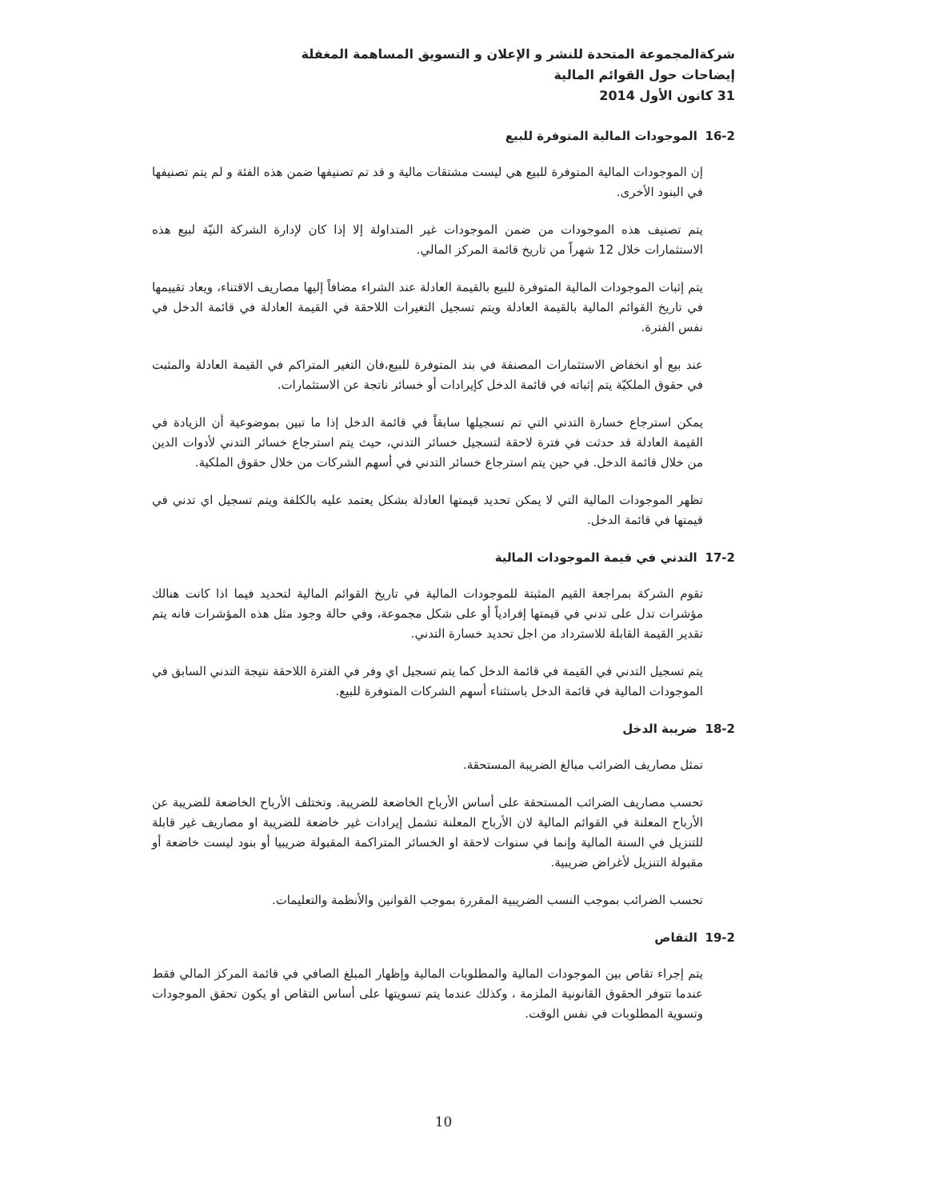شركةالمجموعة المتحدة للنشر و الإعلان و التسويق المساهمة المغفلة
إيضاحات حول القوائم المالية
31 كانون الأول 2014
16-2 الموجودات المالية المتوفرة للبيع
إن الموجودات المالية المتوفرة للبيع هي ليست مشتقات مالية و قد تم تصنيفها ضمن هذه الفئة و لم يتم تصنيفها في البنود الأخرى.
يتم تصنيف هذه الموجودات من ضمن الموجودات غير المتداولة إلا إذا كان لإدارة الشركة النيّة لبيع هذه الاستثمارات خلال 12 شهراً من تاريخ قائمة المركز المالي.
يتم إثبات الموجودات المالية المتوفرة للبيع بالقيمة العادلة عند الشراء مضافاً إليها مصاريف الاقتناء، ويعاد تقييمها في تاريخ القوائم المالية بالقيمة العادلة ويتم تسجيل التغيرات اللاحقة في القيمة العادلة في قائمة الدخل في نفس الفترة.
عند بيع أو انخفاض الاستثمارات المصنفة في بند المتوفرة للبيع،فان التغير المتراكم في القيمة العادلة والمثبت في حقوق الملكيّة يتم إثباته في قائمة الدخل كإيرادات أو خسائر ناتجة عن الاستثمارات.
يمكن استرجاع خسارة التدني التي تم تسجيلها سابقاً في قائمة الدخل إذا ما تبين بموضوعية أن الزيادة في القيمة العادلة قد حدثت في فترة لاحقة لتسجيل خسائر التدني، حيث يتم استرجاع خسائر التدني لأدوات الدين من خلال قائمة الدخل. في حين يتم استرجاع خسائر التدني في أسهم الشركات من خلال حقوق الملكية.
تظهر الموجودات المالية التي لا يمكن تحديد قيمتها العادلة بشكل يعتمد عليه بالكلفة ويتم تسجيل اي تدني في قيمتها في قائمة الدخل.
17-2 التدني في قيمة الموجودات المالية
تقوم الشركة بمراجعة القيم المثبتة للموجودات المالية في تاريخ القوائم المالية لتحديد فيما اذا كانت هنالك مؤشرات تدل على تدني في قيمتها إفرادياً أو على شكل مجموعة، وفي حالة وجود مثل هذه المؤشرات فانه يتم تقدير القيمة القابلة للاسترداد من اجل تحديد خسارة التدني.
يتم تسجيل التدني في القيمة في قائمة الدخل كما يتم تسجيل اي وفر في الفترة اللاحقة نتيجة التدني السابق في الموجودات المالية في قائمة الدخل باستثناء أسهم الشركات المتوفرة للبيع.
18-2 ضريبة الدخل
تمثل مصاريف الضرائب مبالغ الضريبة المستحقة.
تحسب مصاريف الضرائب المستحقة على أساس الأرباح الخاضعة للضريبة. وتختلف الأرباح الخاضعة للضريبة عن الأرباح المعلنة في القوائم المالية لان الأرباح المعلنة تشمل إيرادات غير خاضعة للضريبة او مصاريف غير قابلة للتنزيل في السنة المالية وإنما في سنوات لاحقة او الخسائر المتراكمة المقبولة ضريبيا أو بنود ليست خاضعة أو مقبولة التنزيل لأغراض ضريبية.
تحسب الضرائب بموجب النسب الضريبية المقررة بموجب القوانين والأنظمة والتعليمات.
19-2 التقاص
يتم إجراء تقاص بين الموجودات المالية والمطلوبات المالية وإظهار المبلغ الصافي في قائمة المركز المالي فقط عندما تتوفر الحقوق القانونية الملزمة ، وكذلك عندما يتم تسويتها على أساس التقاص او يكون تحقق الموجودات وتسوية المطلوبات في نفس الوقت.
10